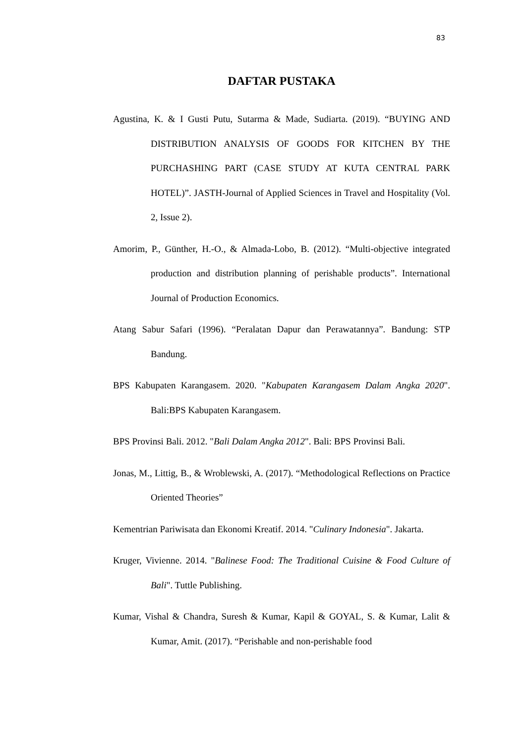83
DAFTAR PUSTAKA
Agustina, K. & I Gusti Putu, Sutarma & Made, Sudiarta. (2019). “BUYING AND DISTRIBUTION ANALYSIS OF GOODS FOR KITCHEN BY THE PURCHASHING PART (CASE STUDY AT KUTA CENTRAL PARK HOTEL)”. JASTH-Journal of Applied Sciences in Travel and Hospitality (Vol. 2, Issue 2).
Amorim, P., Günther, H.-O., & Almada-Lobo, B. (2012). “Multi-objective integrated production and distribution planning of perishable products”. International Journal of Production Economics.
Atang Sabur Safari (1996). “Peralatan Dapur dan Perawatannya”. Bandung: STP Bandung.
BPS Kabupaten Karangasem. 2020. "Kabupaten Karangasem Dalam Angka 2020". Bali:BPS Kabupaten Karangasem.
BPS Provinsi Bali. 2012. "Bali Dalam Angka 2012". Bali: BPS Provinsi Bali.
Jonas, M., Littig, B., & Wroblewski, A. (2017). “Methodological Reflections on Practice Oriented Theories”
Kementrian Pariwisata dan Ekonomi Kreatif. 2014. "Culinary Indonesia". Jakarta.
Kruger, Vivienne. 2014. "Balinese Food: The Traditional Cuisine & Food Culture of Bali". Tuttle Publishing.
Kumar, Vishal & Chandra, Suresh & Kumar, Kapil & GOYAL, S. & Kumar, Lalit & Kumar, Amit. (2017). “Perishable and non-perishable food